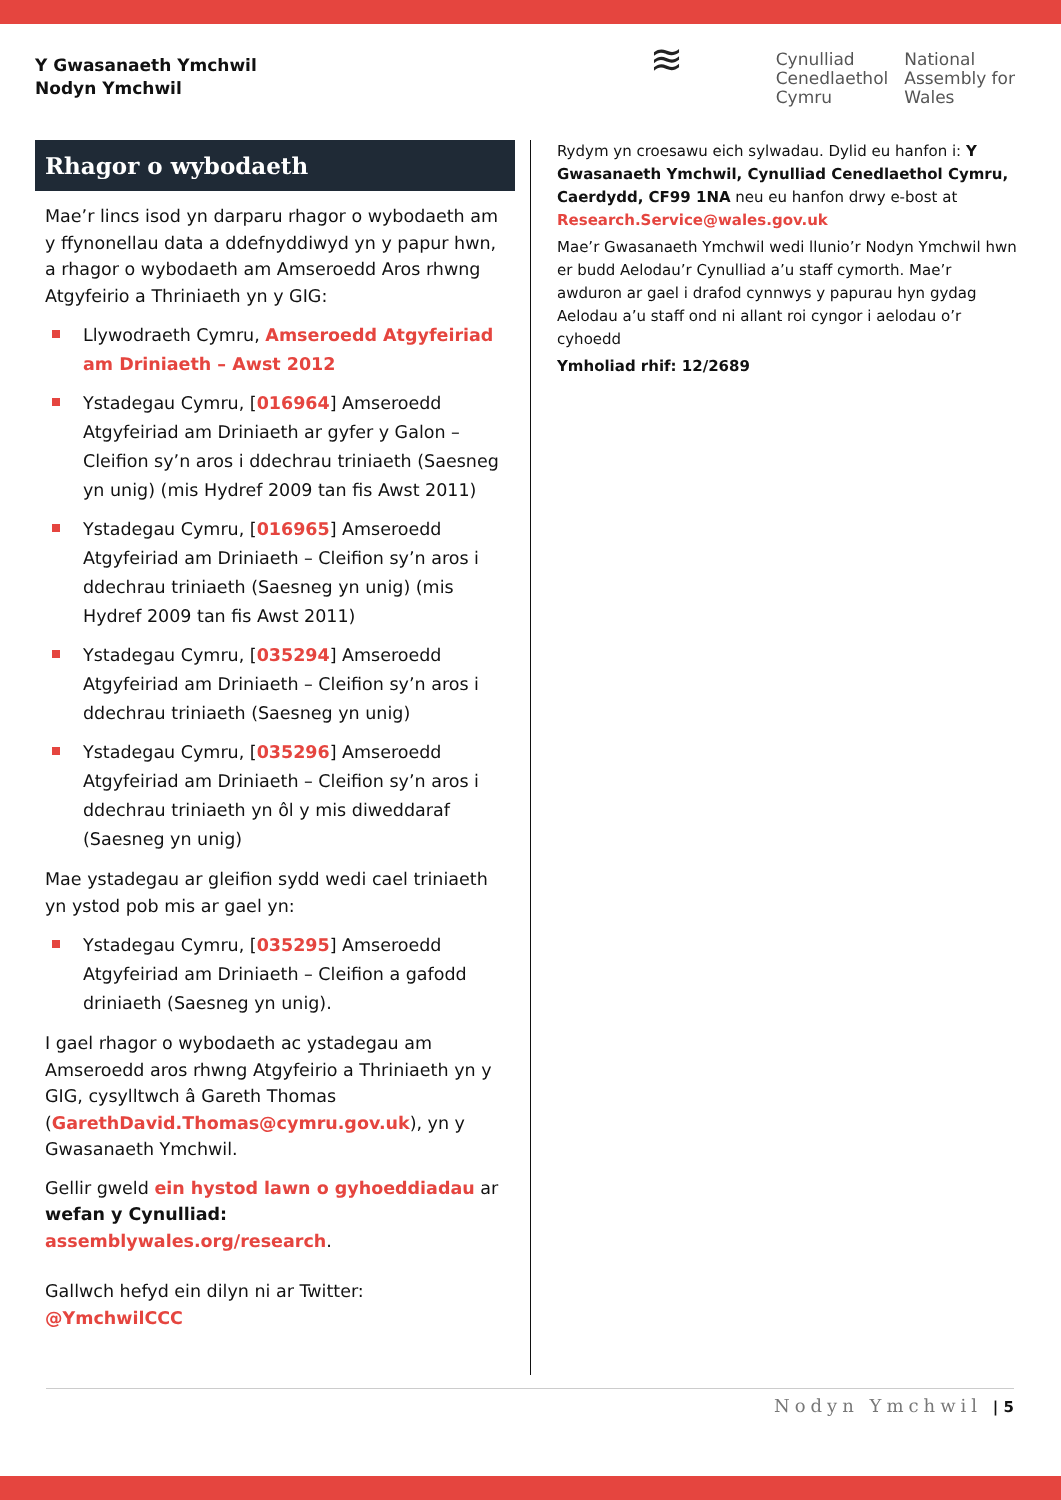Y Gwasanaeth Ymchwil
Nodyn Ymchwil
≋
Cynulliad
Cenedlaethol
Cymru
National
Assembly for
Wales
Rhagor o wybodaeth
Mae’r lincs isod yn darparu rhagor o wybodaeth am y ffynonellau data a ddefnyddiwyd yn y papur hwn, a rhagor o wybodaeth am Amseroedd Aros rhwng Atgyfeirio a Thriniaeth yn y GIG:
Llywodraeth Cymru, Amseroedd Atgyfeiriad am Driniaeth – Awst 2012
Ystadegau Cymru, [016964] Amseroedd Atgyfeiriad am Driniaeth ar gyfer y Galon – Cleifion sy’n aros i ddechrau triniaeth (Saesneg yn unig) (mis Hydref 2009 tan fis Awst 2011)
Ystadegau Cymru, [016965] Amseroedd Atgyfeiriad am Driniaeth – Cleifion sy’n aros i ddechrau triniaeth (Saesneg yn unig) (mis Hydref 2009 tan fis Awst 2011)
Ystadegau Cymru, [035294] Amseroedd Atgyfeiriad am Driniaeth – Cleifion sy’n aros i ddechrau triniaeth (Saesneg yn unig)
Ystadegau Cymru, [035296] Amseroedd Atgyfeiriad am Driniaeth – Cleifion sy’n aros i ddechrau triniaeth yn ôl y mis diweddaraf (Saesneg yn unig)
Mae ystadegau ar gleifion sydd wedi cael triniaeth yn ystod pob mis ar gael yn:
Ystadegau Cymru, [035295] Amseroedd Atgyfeiriad am Driniaeth – Cleifion a gafodd driniaeth (Saesneg yn unig).
I gael rhagor o wybodaeth ac ystadegau am Amseroedd aros rhwng Atgyfeirio a Thriniaeth yn y GIG, cysylltwch â Gareth Thomas (GarethDavid.Thomas@cymru.gov.uk), yn y Gwasanaeth Ymchwil.
Gellir gweld ein hystod lawn o gyhoeddiadau ar wefan y Cynulliad: assemblywales.org/research.
Gallwch hefyd ein dilyn ni ar Twitter: @YmchwilCCC
Rydym yn croesawu eich sylwadau. Dylid eu hanfon i: Y Gwasanaeth Ymchwil, Cynulliad Cenedlaethol Cymru, Caerdydd, CF99 1NA neu eu hanfon drwy e-bost at Research.Service@wales.gov.uk
Mae’r Gwasanaeth Ymchwil wedi llunio’r Nodyn Ymchwil hwn er budd Aelodau’r Cynulliad a’u staff cymorth. Mae’r awduron ar gael i drafod cynnwys y papurau hyn gydag Aelodau a’u staff ond ni allant roi cyngor i aelodau o’r cyhoedd
Ymholiad rhif: 12/2689
Nodyn Ymchwil | 5